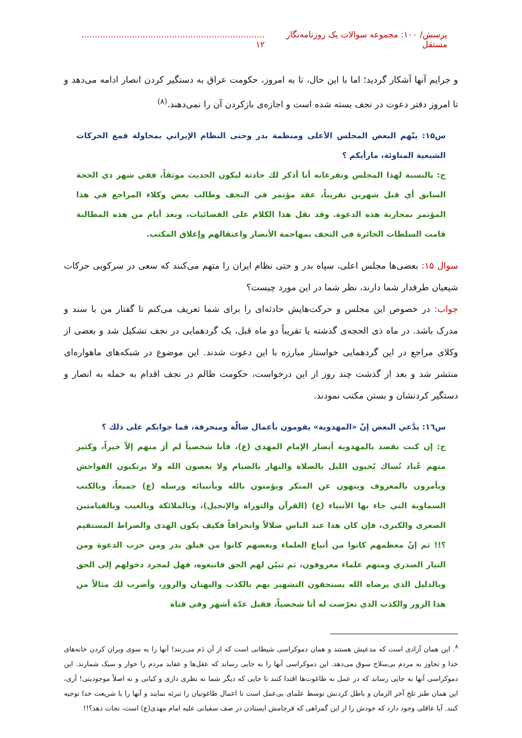پرسش/ ۱۰۰: مجموعه سوالات یک روزنامه‌نگار مستقل..................................................................... ۱۲
و جرایم آنها آشکار گردید؛ اما با این حال، تا به امروز، حکومت عراق به دستگیر کردن انصار ادامه می‌دهد و تا امروز دفتر دعوت در نجف بسته شده است و اجازه‌ی بازکردن آن را نمی‌دهند.<sup>(۸)</sup>
س۱۵: يتّهم البعض المجلس الأعلى ومنظمة بدر وحتى النظام الإيراني بمحاولة قمع الحركات الشيعية المناوئة، مارأيكم ؟
ج: بالنسبة لهذا المجلس وتفرعاته أنا أذكر لك حادثة ليكون الحديث موثقاً، ففي شهر ذي الحجة السابق أي قبل شهرين تقريباً، عقد مؤتمر في النجف وطالب بعض وكلاء المراجع في هذا المؤتمر بمحاربة هذه الدعوة. وقد نقل هذا الكلام على الفضائيات، وبعد أيام من هذه المطالبة قامت السلطات الجائرة في النجف بمهاجمة الأنصار واعتقالهم وإغلاق المكتب.
سوال ۱۵: بعضی‌ها مجلس اعلی، سپاه بدر و حتی نظام ایران را متهم می‌کنند که سعی در سرکوبی حرکات شیعیان طرفدار شما دارند، نظر شما در این مورد چیست؟
جواب: در خصوص این مجلس و حرکت‌هایش حادثه‌ای را برای شما تعریف می‌کنم تا گفتار من با سند و مدرک باشد. در ماه ذی الحجه‌ی گذشته یا تقریباً دو ماه قبل، یک گردهمایی در نجف تشکیل شد و بعضی از وکلای مراجع در این گردهمایی خواستار مبارزه با این دعوت شدند. این موضوع در شبکه‌های ماهواره‌ای منتشر شد و بعد از گذشت چند روز از این درخواست، حکومت ظالم در نجف اقدام به حمله به انصار و دستگیر کردنشان و بستن مکتب نمودند.
س۱٦: يدَّعي البعض إنّ «المهدوية» يقومون بأعمال ضالّة ومنحرفة، فما جوابكم على ذلك ؟
ج: إن كنت تقصد بالمهدوية أنصار الإمام المهدي (ع)، فأنا شخصياً لم أرَ منهم إلاّ خيراً، وكثير منهم عُباد نُساك يُحيون الليل بالصلاة والنهار بالصيام ولا يعصون الله ولا يرتكبون الفواحش ويأمرون بالمعروف وينهون عن المنكر ويؤمنون بالله وبأنبيائه ورسله (ع) جميعاً، وبالكتب السماوية التي جاء بها الأنبياء (ع) (القرآن والتوراة والإنجيل)، وبالملائكة وبالغيب وبالقيامتين الصغرى والكبرى، فإن كان هذا عند الناس ضلالاً وانحرافاً فكيف يكون الهدى والصراط المستقيم ؟!! ثم إنّ معظمهم كانوا من أتباع العلماء وبعضهم كانوا من فيلق بدر ومن حزب الدعوة ومن التيار الصدري ومنهم علماء معروفون، ثم تبيّن لهم الحق فاتبعوه، فهل لمجرد دخولهم إلى الحق وبالدليل الذي يرضاه الله يستحقون التشهير بهم بالكذب والبهتان والزور، وأضرب لك مثالاً من هذا الزور والكذب الذي تعرّضت له أنا شخصياً، فقبل عدّة أشهر وفي قناة
<sup>۸</sup>. این همان آزادی است که مدعیش هستند و همان دموکراسی شیطانی است که از آن دَم می‌زنند! آنها را به سوی ویران کردن خانه‌های خدا و تجاوز به مردم بی‌سلاح سوق می‌دهد. این دموکراسی آنها را به جایی رساند که عقل‌ها و عقاید مردم را خوار و سبک شمارند. این دموکراسی آنها به جایی رساند که در عمل به طاغوت‌ها اقتدا کنند تا جایی که دیگر شما نه نظری داری و کیانی و نه اصلاً موجودیتی! آری، این همان طنز تلخ آخر الزمان و باطل کردنش توسط علمای بی‌عمل است تا اعمال طاغوتیان را تبرئه نمایند و آنها را با شریعت خدا توجیه کنند. آیا عاقلی وجود دارد که خودش را از این گمراهی که فرجامش ایستادن در صف سفیانی علیه امام مهدی(ع) است، نجات دهد؟!!